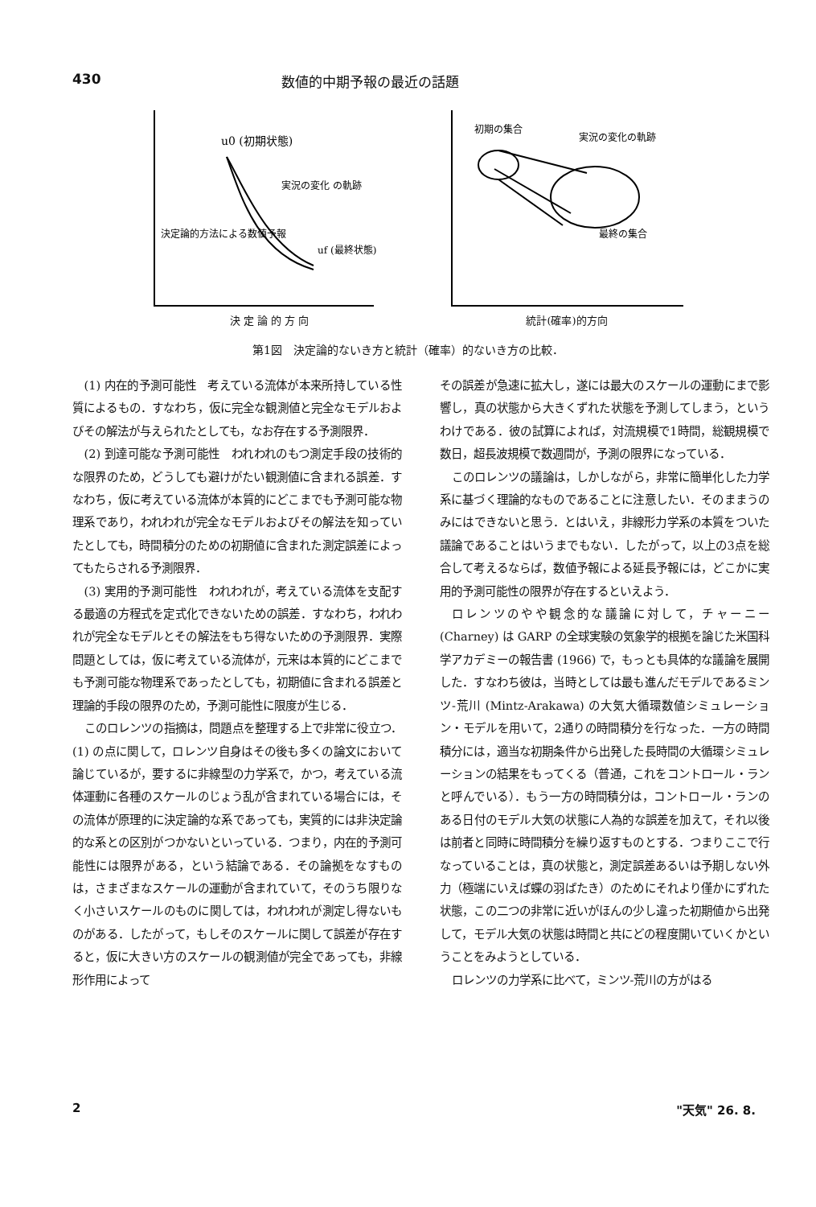430 数値的中期予報の最近の話題
u0 (初期状態)
実況の変化 の軌跡
決定論的方法による数値予報
uf (最終状態)
決 定 論 的 方 向
初期の集合
実況の変化の軌跡
最終の集合
統計(確率)的方向
第1図　決定論的ないき方と統計（確率）的ないき方の比較．
(1) 内在的予測可能性　考えている流体が本来所持している性質によるもの．すなわち，仮に完全な観測値と完全なモデルおよびその解法が与えられたとしても，なお存在する予測限界．
(2) 到達可能な予測可能性　われわれのもつ測定手段の技術的な限界のため，どうしても避けがたい観測値に含まれる誤差．すなわち，仮に考えている流体が本質的にどこまでも予測可能な物理系であり，われわれが完全なモデルおよびその解法を知っていたとしても，時間積分のための初期値に含まれた測定誤差によってもたらされる予測限界．
(3) 実用的予測可能性　われわれが，考えている流体を支配する最適の方程式を定式化できないための誤差．すなわち，われわれが完全なモデルとその解法をもち得ないための予測限界．実際問題としては，仮に考えている流体が，元来は本質的にどこまでも予測可能な物理系であったとしても，初期値に含まれる誤差と理論的手段の限界のため，予測可能性に限度が生じる．
このロレンツの指摘は，問題点を整理する上で非常に役立つ．(1) の点に関して，ロレンツ自身はその後も多くの論文において論じているが，要するに非線型の力学系で，かつ，考えている流体運動に各種のスケールのじょう乱が含まれている場合には，その流体が原理的に決定論的な系であっても，実質的には非決定論的な系との区別がつかないといっている．つまり，内在的予測可能性には限界がある，という結論である．その論拠をなすものは，さまざまなスケールの運動が含まれていて，そのうち限りなく小さいスケールのものに関しては，われわれが測定し得ないものがある．したがって，もしそのスケールに関して誤差が存在すると，仮に大きい方のスケールの観測値が完全であっても，非線形作用によって
その誤差が急速に拡大し，遂には最大のスケールの運動にまで影響し，真の状態から大きくずれた状態を予測してしまう，というわけである．彼の試算によれば，対流規模で1時間，総観規模で数日，超長波規模で数週間が，予測の限界になっている．
このロレンツの議論は，しかしながら，非常に簡単化した力学系に基づく理論的なものであることに注意したい．そのままうのみにはできないと思う．とはいえ，非線形力学系の本質をついた議論であることはいうまでもない．したがって，以上の3点を総合して考えるならば，数値予報による延長予報には，どこかに実用的予測可能性の限界が存在するといえよう．
ロレンツのやや観念的な議論に対して，チャーニー (Charney) は GARP の全球実験の気象学的根拠を論じた米国科学アカデミーの報告書 (1966) で，もっとも具体的な議論を展開した．すなわち彼は，当時としては最も進んだモデルであるミンツ-荒川 (Mintz-Arakawa) の大気大循環数値シミュレーション・モデルを用いて，2通りの時間積分を行なった．一方の時間積分には，適当な初期条件から出発した長時間の大循環シミュレーションの結果をもってくる（普通，これをコントロール・ランと呼んでいる）．もう一方の時間積分は，コントロール・ランのある日付のモデル大気の状態に人為的な誤差を加えて，それ以後は前者と同時に時間積分を繰り返すものとする．つまりここで行なっていることは，真の状態と，測定誤差あるいは予期しない外力（極端にいえば蝶の羽ばたき）のためにそれより僅かにずれた状態，この二つの非常に近いがほんの少し違った初期値から出発して，モデル大気の状態は時間と共にどの程度開いていくかということをみようとしている．
ロレンツの力学系に比べて，ミンツ-荒川の方がはる
2 "天気" 26. 8.